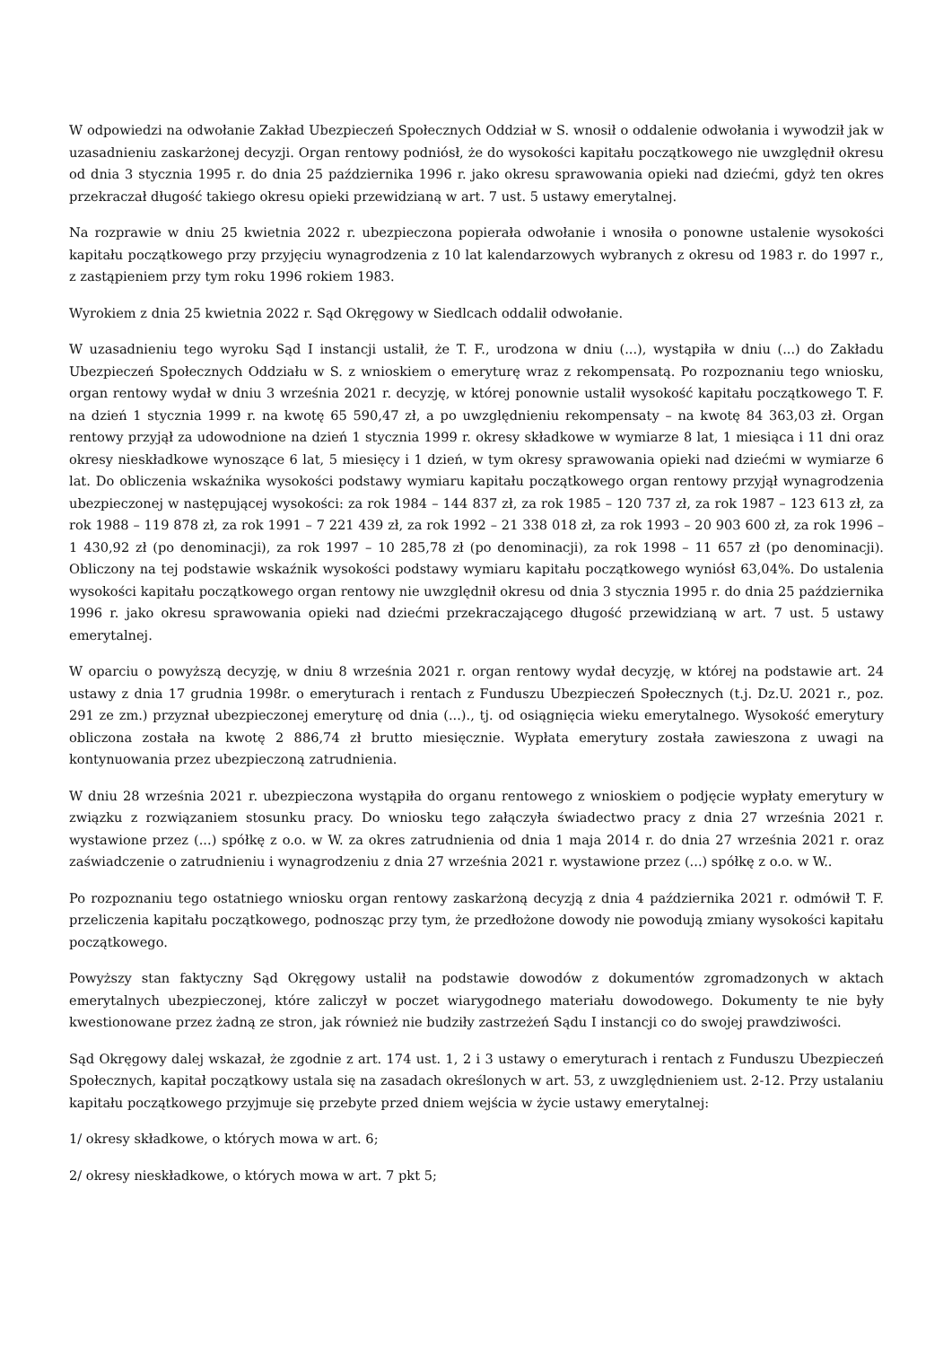W odpowiedzi na odwołanie Zakład Ubezpieczeń Społecznych Oddział w S. wnosił o oddalenie odwołania i wywodził jak w uzasadnieniu zaskarżonej decyzji. Organ rentowy podniósł, że do wysokości kapitału początkowego nie uwzględnił okresu od dnia 3 stycznia 1995 r. do dnia 25 października 1996 r. jako okresu sprawowania opieki nad dziećmi, gdyż ten okres przekraczał długość takiego okresu opieki przewidzianą w art. 7 ust. 5 ustawy emerytalnej.
Na rozprawie w dniu 25 kwietnia 2022 r. ubezpieczona popierała odwołanie i wnosiła o ponowne ustalenie wysokości kapitału początkowego przy przyjęciu wynagrodzenia z 10 lat kalendarzowych wybranych z okresu od 1983 r. do 1997 r., z zastąpieniem przy tym roku 1996 rokiem 1983.
Wyrokiem z dnia 25 kwietnia 2022 r. Sąd Okręgowy w Siedlcach oddalił odwołanie.
W uzasadnieniu tego wyroku Sąd I instancji ustalił, że T. F., urodzona w dniu (...), wystąpiła w dniu (...) do Zakładu Ubezpieczeń Społecznych Oddziału w S. z wnioskiem o emeryturę wraz z rekompensatą. Po rozpoznaniu tego wniosku, organ rentowy wydał w dniu 3 września 2021 r. decyzję, w której ponownie ustalił wysokość kapitału początkowego T. F. na dzień 1 stycznia 1999 r. na kwotę 65 590,47 zł, a po uwzględnieniu rekompensaty – na kwotę 84 363,03 zł. Organ rentowy przyjął za udowodnione na dzień 1 stycznia 1999 r. okresy składkowe w wymiarze 8 lat, 1 miesiąca i 11 dni oraz okresy nieskładkowe wynoszące 6 lat, 5 miesięcy i 1 dzień, w tym okresy sprawowania opieki nad dziećmi w wymiarze 6 lat. Do obliczenia wskaźnika wysokości podstawy wymiaru kapitału początkowego organ rentowy przyjął wynagrodzenia ubezpieczonej w następującej wysokości: za rok 1984 – 144 837 zł, za rok 1985 – 120 737 zł, za rok 1987 – 123 613 zł, za rok 1988 – 119 878 zł, za rok 1991 – 7 221 439 zł, za rok 1992 – 21 338 018 zł, za rok 1993 – 20 903 600 zł, za rok 1996 – 1 430,92 zł (po denominacji), za rok 1997 – 10 285,78 zł (po denominacji), za rok 1998 – 11 657 zł (po denominacji). Obliczony na tej podstawie wskaźnik wysokości podstawy wymiaru kapitału początkowego wyniósł 63,04%. Do ustalenia wysokości kapitału początkowego organ rentowy nie uwzględnił okresu od dnia 3 stycznia 1995 r. do dnia 25 października 1996 r. jako okresu sprawowania opieki nad dziećmi przekraczającego długość przewidzianą w art. 7 ust. 5 ustawy emerytalnej.
W oparciu o powyższą decyzję, w dniu 8 września 2021 r. organ rentowy wydał decyzję, w której na podstawie art. 24 ustawy z dnia 17 grudnia 1998r. o emeryturach i rentach z Funduszu Ubezpieczeń Społecznych (t.j. Dz.U. 2021 r., poz. 291 ze zm.) przyznał ubezpieczonej emeryturę od dnia (...)., tj. od osiągnięcia wieku emerytalnego. Wysokość emerytury obliczona została na kwotę 2 886,74 zł brutto miesięcznie. Wypłata emerytury została zawieszona z uwagi na kontynuowania przez ubezpieczoną zatrudnienia.
W dniu 28 września 2021 r. ubezpieczona wystąpiła do organu rentowego z wnioskiem o podjęcie wypłaty emerytury w związku z rozwiązaniem stosunku pracy. Do wniosku tego załączyła świadectwo pracy z dnia 27 września 2021 r. wystawione przez (...) spółkę z o.o. w W. za okres zatrudnienia od dnia 1 maja 2014 r. do dnia 27 września 2021 r. oraz zaświadczenie o zatrudnieniu i wynagrodzeniu z dnia 27 września 2021 r. wystawione przez (...) spółkę z o.o. w W..
Po rozpoznaniu tego ostatniego wniosku organ rentowy zaskarżoną decyzją z dnia 4 października 2021 r. odmówił T. F. przeliczenia kapitału początkowego, podnosząc przy tym, że przedłożone dowody nie powodują zmiany wysokości kapitału początkowego.
Powyższy stan faktyczny Sąd Okręgowy ustalił na podstawie dowodów z dokumentów zgromadzonych w aktach emerytalnych ubezpieczonej, które zaliczył w poczet wiarygodnego materiału dowodowego. Dokumenty te nie były kwestionowane przez żadną ze stron, jak również nie budziły zastrzeżeń Sądu I instancji co do swojej prawdziwości.
Sąd Okręgowy dalej wskazał, że zgodnie z art. 174 ust. 1, 2 i 3 ustawy o emeryturach i rentach z Funduszu Ubezpieczeń Społecznych, kapitał początkowy ustala się na zasadach określonych w art. 53, z uwzględnieniem ust. 2-12. Przy ustalaniu kapitału początkowego przyjmuje się przebyte przed dniem wejścia w życie ustawy emerytalnej:
1/ okresy składkowe, o których mowa w art. 6;
2/ okresy nieskładkowe, o których mowa w art. 7 pkt 5;